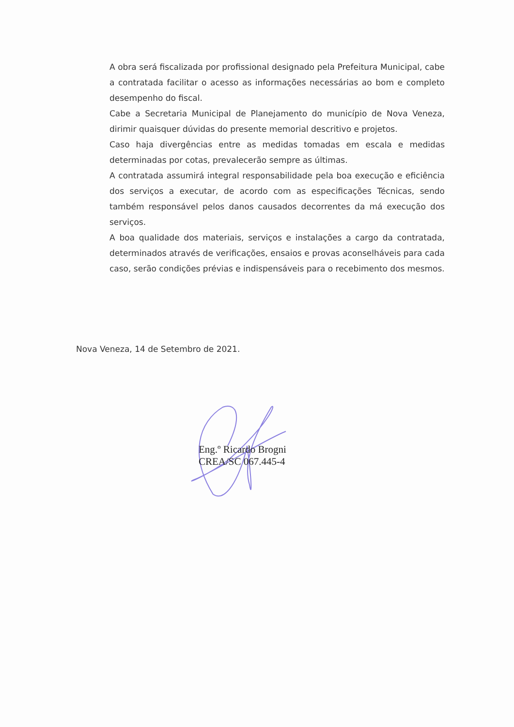A obra será fiscalizada por profissional designado pela Prefeitura Municipal, cabe a contratada facilitar o acesso as informações necessárias ao bom e completo desempenho do fiscal.
Cabe a Secretaria Municipal de Planejamento do município de Nova Veneza, dirimir quaisquer dúvidas do presente memorial descritivo e projetos.
Caso haja divergências entre as medidas tomadas em escala e medidas determinadas por cotas, prevalecerão sempre as últimas.
A contratada assumirá integral responsabilidade pela boa execução e eficiência dos serviços a executar, de acordo com as especificações Técnicas, sendo também responsável pelos danos causados decorrentes da má execução dos serviços.
A boa qualidade dos materiais, serviços e instalações a cargo da contratada, determinados através de verificações, ensaios e provas aconselháveis para cada caso, serão condições prévias e indispensáveis para o recebimento dos mesmos.
Nova Veneza, 14 de Setembro de 2021.
Eng.º Ricardo Brogni
CREA/SC 067.445-4